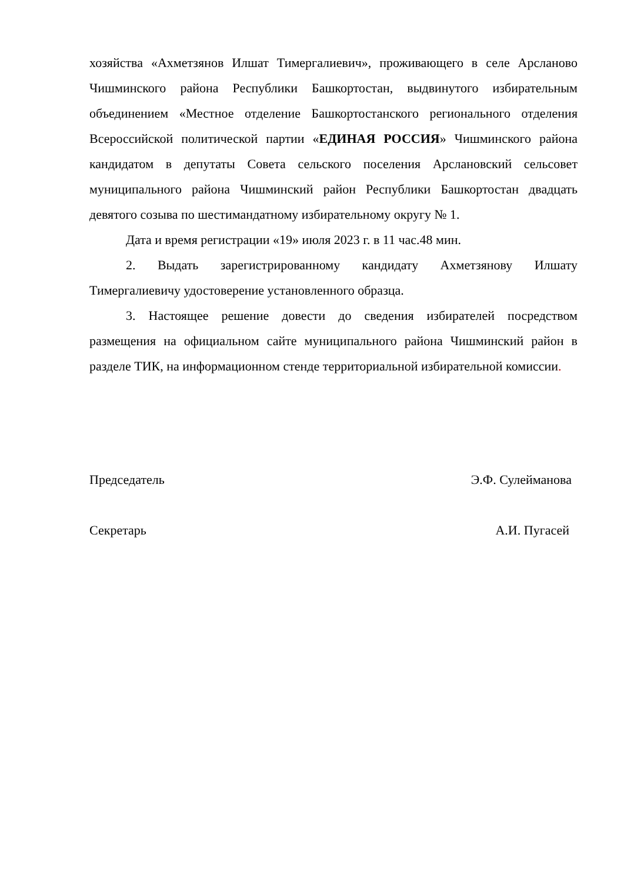хозяйства «Ахметзянов Илшат Тимергалиевич», проживающего в селе Арсланово Чишминского района Республики Башкортостан, выдвинутого избирательным объединением «Местное отделение Башкортостанского регионального отделения Всероссийской политической партии «ЕДИНАЯ РОССИЯ» Чишминского района кандидатом в депутаты Совета сельского поселения Арслановский сельсовет муниципального района Чишминский район Республики Башкортостан двадцать девятого созыва по шестимандатному избирательному округу № 1.
Дата и время регистрации «19» июля 2023 г. в 11 час.48 мин.
2. Выдать зарегистрированному кандидату Ахметзянову Илшату Тимергалиевичу удостоверение установленного образца.
3. Настоящее решение довести до сведения избирателей посредством размещения на официальном сайте муниципального района Чишминский район в разделе ТИК, на информационном стенде территориальной избирательной комиссии.
Председатель Э.Ф. Сулейманова
Секретарь А.И. Пугасей